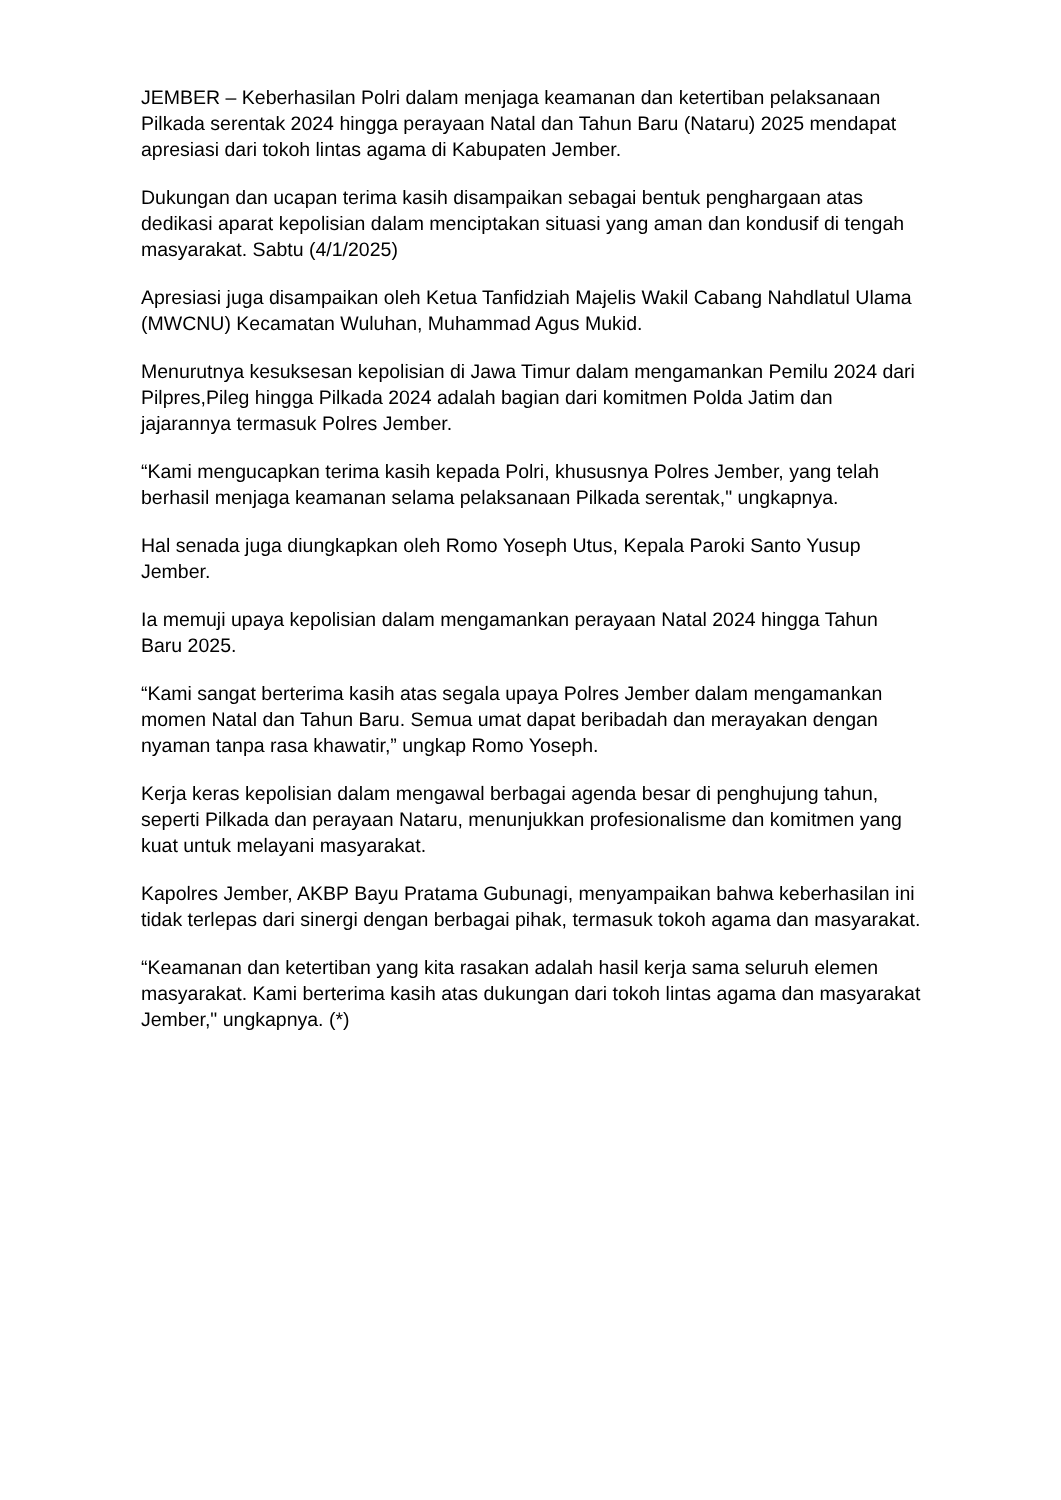JEMBER – Keberhasilan Polri dalam menjaga keamanan dan ketertiban pelaksanaan Pilkada serentak 2024 hingga perayaan Natal dan Tahun Baru (Nataru) 2025 mendapat apresiasi dari tokoh lintas agama di Kabupaten Jember.
Dukungan dan ucapan terima kasih disampaikan sebagai bentuk penghargaan atas dedikasi aparat kepolisian dalam menciptakan situasi yang aman dan kondusif di tengah masyarakat. Sabtu (4/1/2025)
Apresiasi juga disampaikan oleh Ketua Tanfidziah Majelis Wakil Cabang Nahdlatul Ulama (MWCNU) Kecamatan Wuluhan, Muhammad Agus Mukid.
Menurutnya kesuksesan kepolisian di Jawa Timur dalam mengamankan Pemilu 2024 dari Pilpres,Pileg hingga Pilkada 2024 adalah bagian dari komitmen Polda Jatim dan jajarannya termasuk Polres Jember.
“Kami mengucapkan terima kasih kepada Polri, khususnya Polres Jember, yang telah berhasil menjaga keamanan selama pelaksanaan Pilkada serentak," ungkapnya.
Hal senada juga diungkapkan oleh Romo Yoseph Utus, Kepala Paroki Santo Yusup Jember.
Ia memuji upaya kepolisian dalam mengamankan perayaan Natal 2024 hingga Tahun Baru 2025.
“Kami sangat berterima kasih atas segala upaya Polres Jember dalam mengamankan momen Natal dan Tahun Baru. Semua umat dapat beribadah dan merayakan dengan nyaman tanpa rasa khawatir,” ungkap Romo Yoseph.
Kerja keras kepolisian dalam mengawal berbagai agenda besar di penghujung tahun, seperti Pilkada dan perayaan Nataru, menunjukkan profesionalisme dan komitmen yang kuat untuk melayani masyarakat.
Kapolres Jember, AKBP Bayu Pratama Gubunagi, menyampaikan bahwa keberhasilan ini tidak terlepas dari sinergi dengan berbagai pihak, termasuk tokoh agama dan masyarakat.
“Keamanan dan ketertiban yang kita rasakan adalah hasil kerja sama seluruh elemen masyarakat. Kami berterima kasih atas dukungan dari tokoh lintas agama dan masyarakat Jember," ungkapnya. (*)